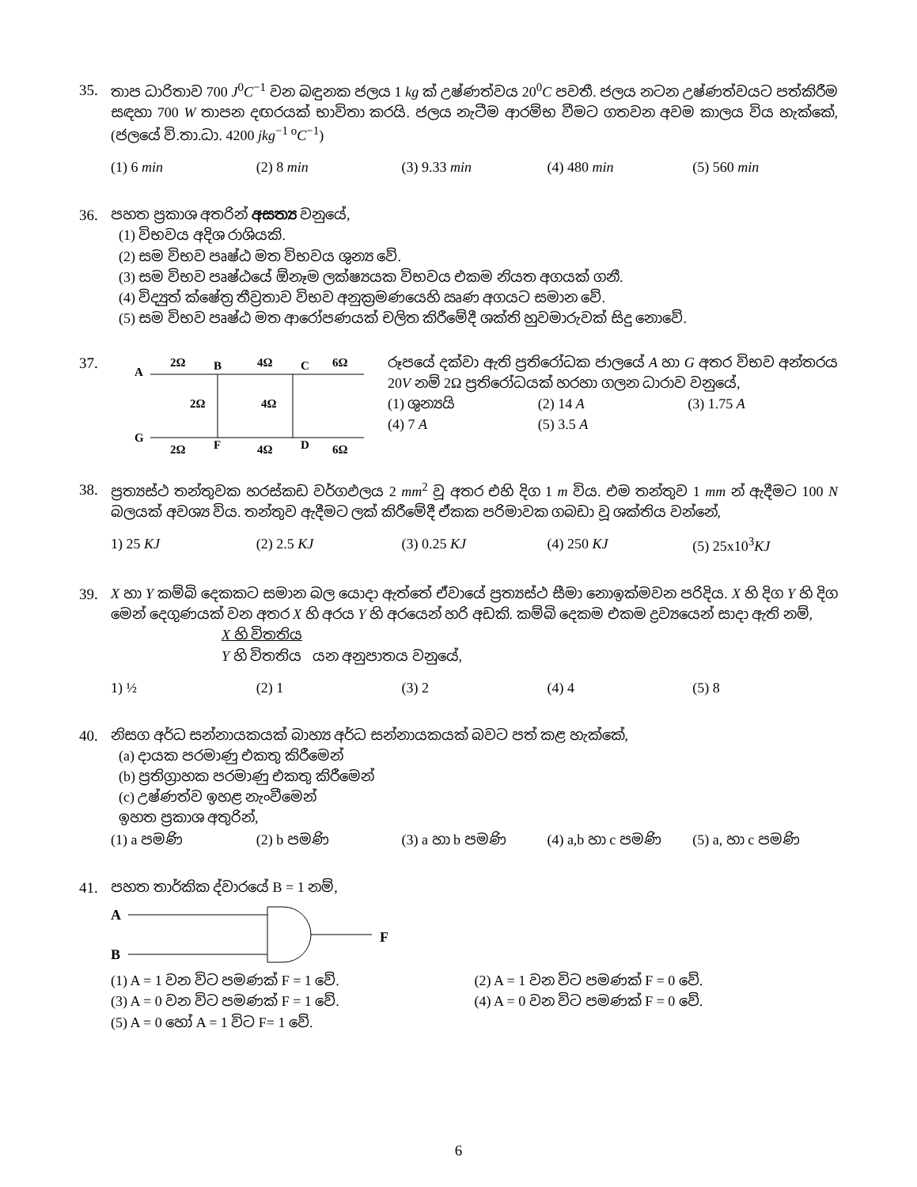35. තාප ධාරිතාව 700 J<sup>0</sup>C<sup>−1</sup> වන බඳුනක ජලය 1 kg ක් උෂ්ණත්වය 20<sup>0</sup>C පවතී. ජලය නටන උෂ්ණත්වයට පත්කිරීම සඳහා 700 W තාපන දඟරයක් භාවිතා කරයි. ජලය නැටීම ආරම්භ වීමට ගතවන අවම කාලය විය හැක්කේ, (ජලයේ වි.තා.ධා. 4200 jkg<sup>−1 o</sup>C<sup>−1</sup>)
(1) 6 min (2) 8 min (3) 9.33 min (4) 480 min (5) 560 min
36. පහත ප්‍රකාශ අතරින් අසත්‍ය වනුයේ,
(1) විභවය අදිශ රාශියකි.
(2) සම විභව පෘෂ්ඨ මත විභවය ශුන්‍ය වේ.
(3) සම විභව පෘෂ්ඨයේ ඕනෑම ලක්ෂ්‍යයක විභවය එකම නියත අගයක් ගනී.
(4) විද්‍යුත් ක්ෂේත්‍ර තීව්‍රතාව විභව අනුක්‍රමණයෙහි ඍණ අගයට සමාන වේ.
(5) සම විභව පෘෂ්ඨ මත ආරෝපණයක් චලිත කිරීමේදී ශක්ති හුවමාරුවක් සිදු නොවේ.
37.
A
G
2Ω
B
4Ω
C
6Ω
2Ω
4Ω
2Ω
F
4Ω
D
6Ω
රූපයේ දක්වා ඇති ප්‍රතිරෝධක ජාලයේ A හා G අතර විභව අන්තරය 20V නම් 2Ω ප්‍රතිරෝධයක් හරහා ගලන ධාරාව වනුයේ,
(1) ශුන්‍යයි (2) 14 A (3) 1.75 A
(4) 7 A (5) 3.5 A
38. ප්‍රත්‍යස්ථ තන්තුවක හරස්කඩ වර්ගඵලය 2 mm<sup>2</sup> වූ අතර එහි දිග 1 m විය. එම තන්තුව 1 mm න් ඇදීමට 100 N බලයක් අවශ්‍ය විය. තන්තුව ඇදීමට ලක් කිරීමේදී ඒකක පරිමාවක ගබඩා වූ ශක්තිය වන්නේ,
1) 25 KJ (2) 2.5 KJ (3) 0.25 KJ (4) 250 KJ (5) 25x10<sup>3</sup>KJ
39. X හා Y කම්බි දෙකකට සමාන බල යොදා ඇත්තේ ඒවායේ ප්‍රත්‍යස්ථ සීමා නොඉක්මවන පරිදිය. X හි දිග Y හි දිග මෙන් දෙගුණයක් වන අතර X හි අරය Y හි අරයෙන් හරි අඩකි. කම්බි දෙකම එකම ද්‍රව්‍යයෙන් සාදා ඇති නම්,
X හි විතතිය
Y හි විතතිය යන අනුපාතය වනුයේ,
1) ½ (2) 1 (3) 2 (4) 4 (5) 8
40. නිසග අර්ධ සන්නායකයක් බාහ්‍ය අර්ධ සන්නායකයක් බවට පත් කළ හැක්කේ,
(a) දායක පරමාණු එකතු කිරීමෙන්
(b) ප්‍රතිග්‍රාහක පරමාණු එකතු කිරීමෙන්
(c) උෂ්ණත්ව ඉහළ නැංවීමෙන්
ඉහත ප්‍රකාශ අතුරින්,
(1) a පමණි (2) b පමණි (3) a හා b පමණි (4) a,b හා c පමණි (5) a, හා c පමණි
41. පහත තාර්කික ද්වාරයේ B = 1 නම්,
A
B
F
(1) A = 1 වන විට පමණක් F = 1 වේ. (2) A = 1 වන විට පමණක් F = 0 වේ.
(3) A = 0 වන විට පමණක් F = 1 වේ. (4) A = 0 වන විට පමණක් F = 0 වේ.
(5) A = 0 හෝ A = 1 විට F= 1 වේ.
6